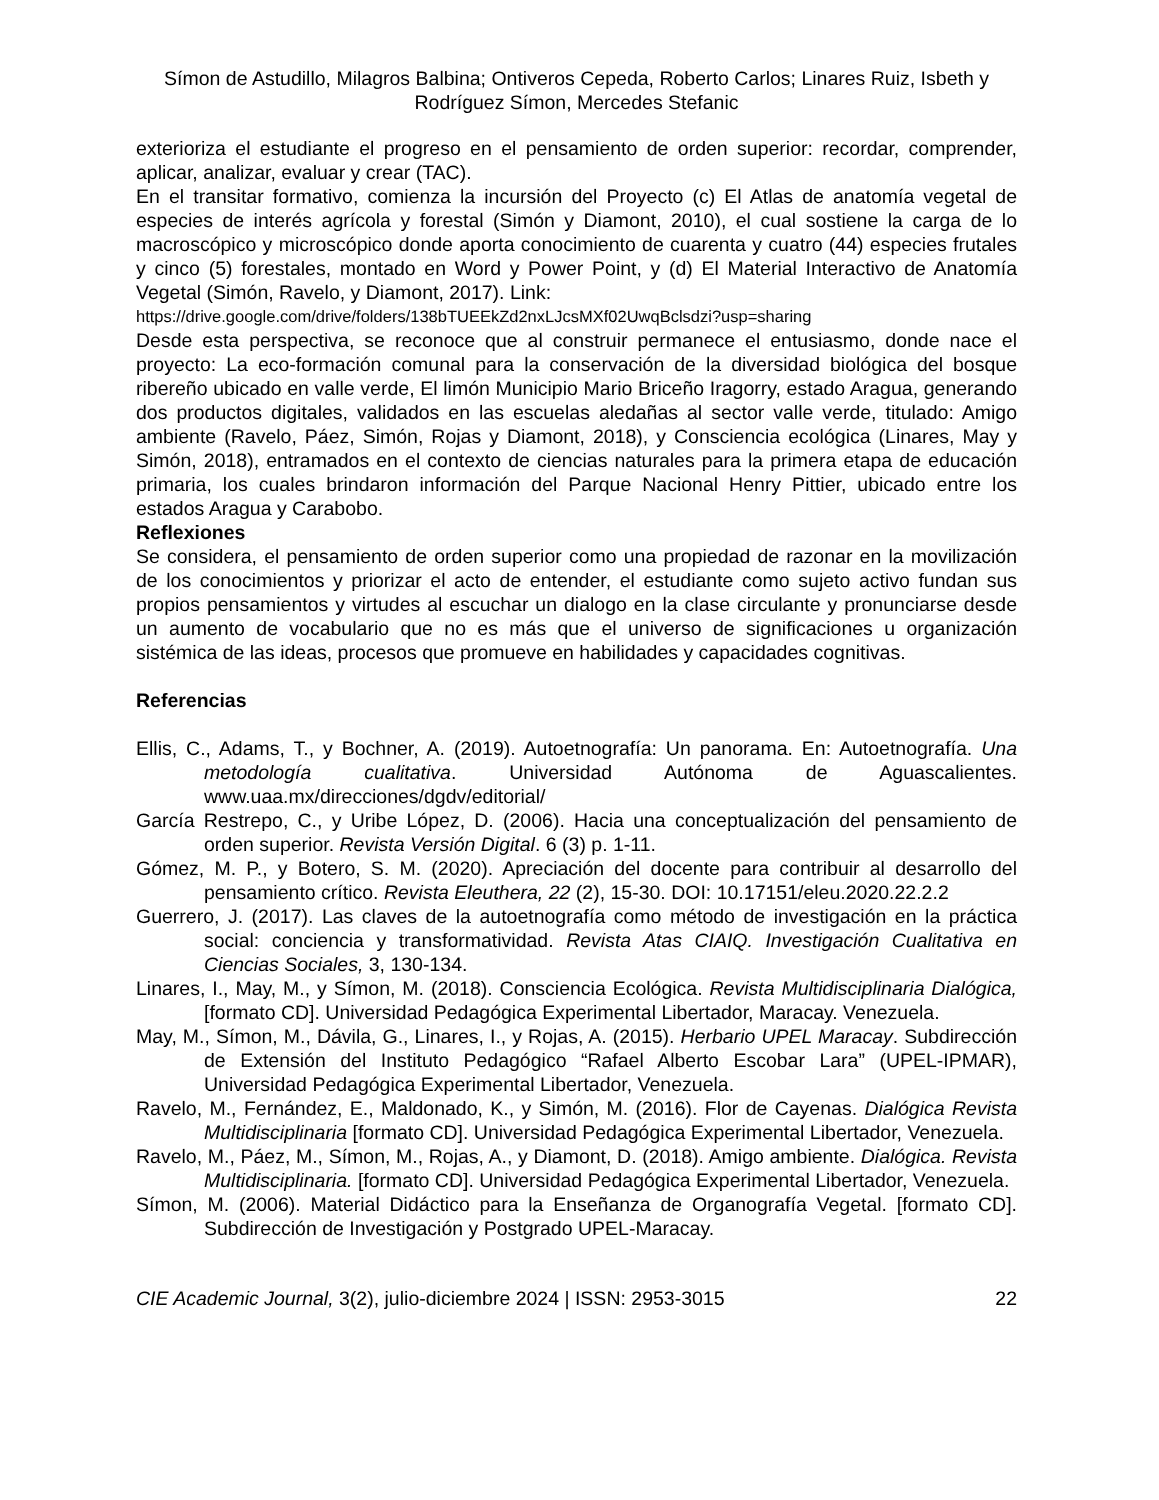Símon de Astudillo, Milagros Balbina; Ontiveros Cepeda, Roberto Carlos; Linares Ruiz, Isbeth y Rodríguez Símon, Mercedes Stefanic
exterioriza el estudiante el progreso en el pensamiento de orden superior: recordar, comprender, aplicar, analizar, evaluar y crear (TAC).
En el transitar formativo, comienza la incursión del Proyecto (c) El Atlas de anatomía vegetal de especies de interés agrícola y forestal (Simón y Diamont, 2010), el cual sostiene la carga de lo macroscópico y microscópico donde aporta conocimiento de cuarenta y cuatro (44) especies frutales y cinco (5) forestales, montado en Word y Power Point, y (d) El Material Interactivo de Anatomía Vegetal (Simón, Ravelo, y Diamont, 2017). Link:
https://drive.google.com/drive/folders/138bTUEEkZd2nxLJcsMXf02UwqBclsdzi?usp=sharing
Desde esta perspectiva, se reconoce que al construir permanece el entusiasmo, donde nace el proyecto: La eco-formación comunal para la conservación de la diversidad biológica del bosque ribereño ubicado en valle verde, El limón Municipio Mario Briceño Iragorry, estado Aragua, generando dos productos digitales, validados en las escuelas aledañas al sector valle verde, titulado: Amigo ambiente (Ravelo, Páez, Simón, Rojas y Diamont, 2018), y Consciencia ecológica (Linares, May y Simón, 2018), entramados en el contexto de ciencias naturales para la primera etapa de educación primaria, los cuales brindaron información del Parque Nacional Henry Pittier, ubicado entre los estados Aragua y Carabobo.
Reflexiones
Se considera, el pensamiento de orden superior como una propiedad de razonar en la movilización de los conocimientos y priorizar el acto de entender, el estudiante como sujeto activo fundan sus propios pensamientos y virtudes al escuchar un dialogo en la clase circulante y pronunciarse desde un aumento de vocabulario que no es más que el universo de significaciones u organización sistémica de las ideas, procesos que promueve en habilidades y capacidades cognitivas.
Referencias
Ellis, C., Adams, T., y Bochner, A. (2019). Autoetnografía: Un panorama. En: Autoetnografía. Una metodología cualitativa. Universidad Autónoma de Aguascalientes. www.uaa.mx/direcciones/dgdv/editorial/
García Restrepo, C., y Uribe López, D. (2006). Hacia una conceptualización del pensamiento de orden superior. Revista Versión Digital. 6 (3) p. 1-11.
Gómez, M. P., y Botero, S. M. (2020). Apreciación del docente para contribuir al desarrollo del pensamiento crítico. Revista Eleuthera, 22 (2), 15-30. DOI: 10.17151/eleu.2020.22.2.2
Guerrero, J. (2017). Las claves de la autoetnografía como método de investigación en la práctica social: conciencia y transformatividad. Revista Atas CIAIQ. Investigación Cualitativa en Ciencias Sociales, 3, 130-134.
Linares, I., May, M., y Símon, M. (2018). Consciencia Ecológica. Revista Multidisciplinaria Dialógica, [formato CD]. Universidad Pedagógica Experimental Libertador, Maracay. Venezuela.
May, M., Símon, M., Dávila, G., Linares, I., y Rojas, A. (2015). Herbario UPEL Maracay. Subdirección de Extensión del Instituto Pedagógico “Rafael Alberto Escobar Lara” (UPEL-IPMAR), Universidad Pedagógica Experimental Libertador, Venezuela.
Ravelo, M., Fernández, E., Maldonado, K., y Simón, M. (2016). Flor de Cayenas. Dialógica Revista Multidisciplinaria [formato CD]. Universidad Pedagógica Experimental Libertador, Venezuela.
Ravelo, M., Páez, M., Símon, M., Rojas, A., y Diamont, D. (2018). Amigo ambiente. Dialógica. Revista Multidisciplinaria. [formato CD]. Universidad Pedagógica Experimental Libertador, Venezuela.
Símon, M. (2006). Material Didáctico para la Enseñanza de Organografía Vegetal. [formato CD]. Subdirección de Investigación y Postgrado UPEL-Maracay.
CIE Academic Journal, 3(2), julio-diciembre 2024 | ISSN: 2953-3015 22